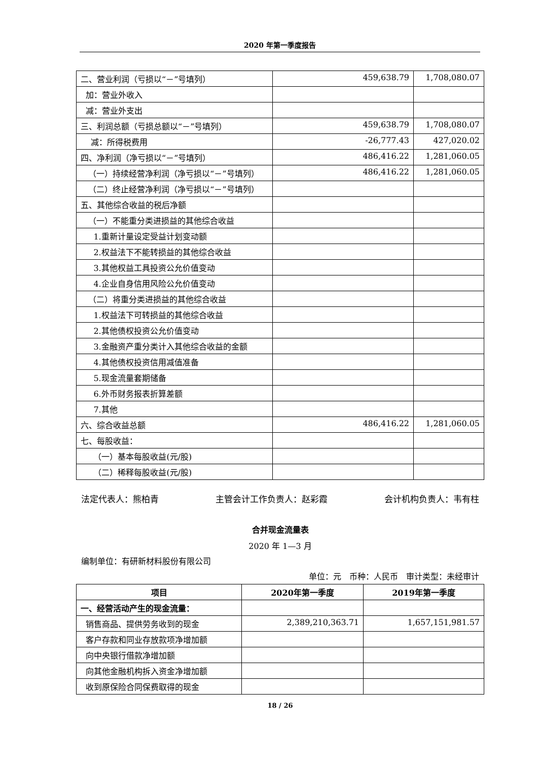2020 年第一季度报告
| 二、营业利润（亏损以“－”号填列） | 459,638.79 | 1,708,080.07 |
| 加：营业外收入 | | |
| 减：营业外支出 | | |
| 三、利润总额（亏损总额以“－”号填列） | 459,638.79 | 1,708,080.07 |
| 减：所得税费用 | -26,777.43 | 427,020.02 |
| 四、净利润（净亏损以“－”号填列） | 486,416.22 | 1,281,060.05 |
| （一）持续经营净利润（净亏损以“－”号填列） | 486,416.22 | 1,281,060.05 |
| （二）终止经营净利润（净亏损以“－”号填列） | | |
| 五、其他综合收益的税后净额 | | |
| （一）不能重分类进损益的其他综合收益 | | |
| 1.重新计量设定受益计划变动额 | | |
| 2.权益法下不能转损益的其他综合收益 | | |
| 3.其他权益工具投资公允价值变动 | | |
| 4.企业自身信用风险公允价值变动 | | |
| （二）将重分类进损益的其他综合收益 | | |
| 1.权益法下可转损益的其他综合收益 | | |
| 2.其他债权投资公允价值变动 | | |
| 3.金融资产重分类计入其他综合收益的金额 | | |
| 4.其他债权投资信用减值准备 | | |
| 5.现金流量套期储备 | | |
| 6.外币财务报表折算差额 | | |
| 7.其他 | | |
| 六、综合收益总额 | 486,416.22 | 1,281,060.05 |
| 七、每股收益： | | |
| （一）基本每股收益(元/股) | | |
| （二）稀释每股收益(元/股) | | |
法定代表人：熊柏青 主管会计工作负责人：赵彩霞 会计机构负责人：韦有柱
合并现金流量表
2020 年 1—3 月
编制单位：有研新材料股份有限公司
单位：元　币种：人民币　审计类型：未经审计
| 项目 | 2020年第一季度 | 2019年第一季度 |
| --- | --- | --- |
| 一、经营活动产生的现金流量： | | |
| 销售商品、提供劳务收到的现金 | 2,389,210,363.71 | 1,657,151,981.57 |
| 客户存款和同业存放款项净增加额 | | |
| 向中央银行借款净增加额 | | |
| 向其他金融机构拆入资金净增加额 | | |
| 收到原保险合同保费取得的现金 | | |
18 / 26